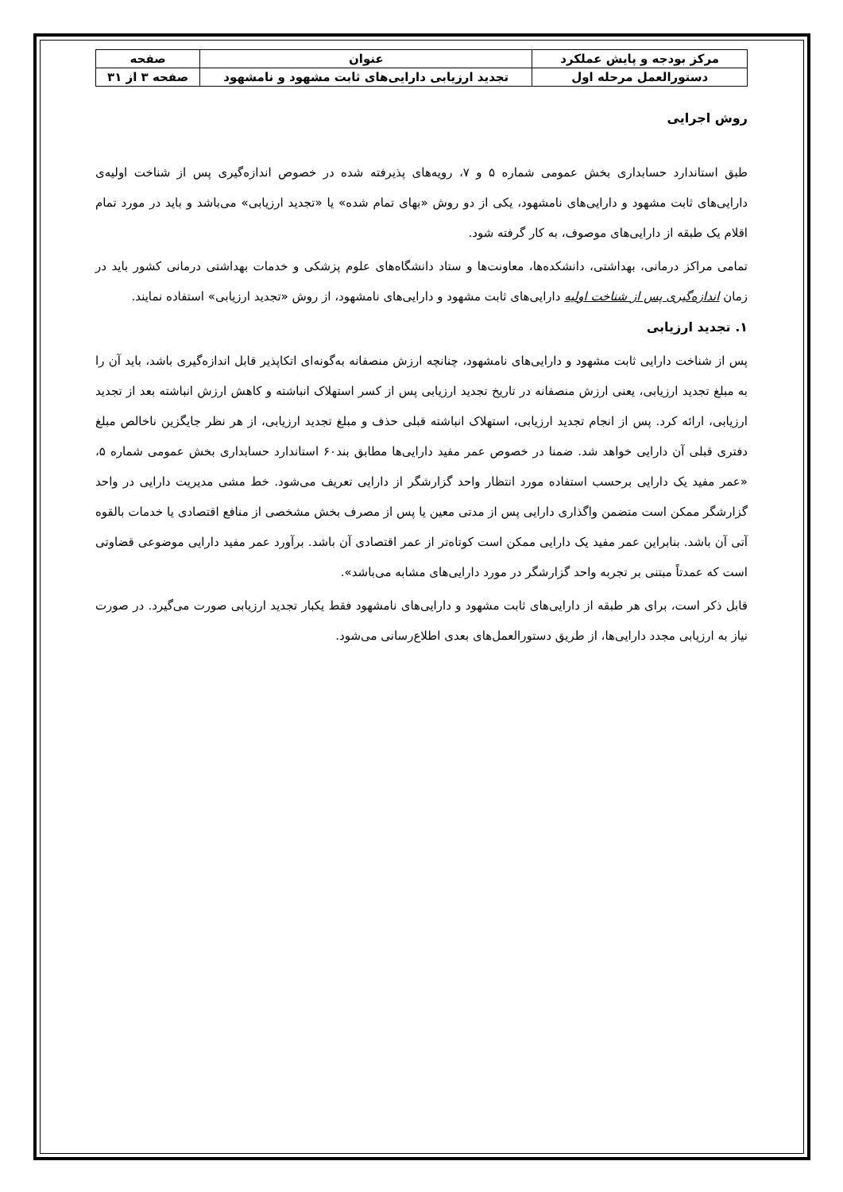| مرکز بودجه و پایش عملکرد | عنوان | صفحه |
| --- | --- | --- |
| دستورالعمل مرحله اول | تجدید ارزیابی دارایی‌های ثابت مشهود و نامشهود | صفحه ۳ از ۳۱ |
روش اجرایی
طبق استاندارد حسابداری بخش عمومی شماره ۵ و ۷، رویه‌های پذیرفته شده در خصوص اندازه‌گیری پس از شناخت اولیه‌ی دارایی‌های ثابت مشهود و دارایی‌های نامشهود، یکی از دو روش «بهای تمام شده» یا «تجدید ارزیابی» می‌باشد و باید در مورد تمام اقلام یک طبقه از دارایی‌های موصوف، به کار گرفته شود.
تمامی مراکز درمانی، بهداشتی، دانشکده‌ها، معاونت‌ها و ستاد دانشگاه‌های علوم پزشکی و خدمات بهداشتی درمانی کشور باید در زمان اندازه‌گیری پس از شناخت اولیه دارایی‌های ثابت مشهود و دارایی‌های نامشهود، از روش «تجدید ارزیابی» استفاده نمایند.
۱. تجدید ارزیابی
پس از شناخت دارایی ثابت مشهود و دارایی‌های نامشهود، چنانچه ارزش منصفانه به‌گونه‌ای اتکاپذیر قابل اندازه‌گیری باشد، باید آن را به مبلغ تجدید ارزیابی، یعنی ارزش منصفانه در تاریخ تجدید ارزیابی پس از کسر استهلاک انباشته و کاهش ارزش انباشته بعد از تجدید ارزیابی، ارائه کرد. پس از انجام تجدید ارزیابی، استهلاک انباشته قبلی حذف و مبلغ تجدید ارزیابی، از هر نظر جایگزین ناخالص مبلغ دفتری قبلی آن دارایی خواهد شد. ضمنا در خصوص عمر مفید دارایی‌ها مطابق بند۶۰ استاندارد حسابداری بخش عمومی شماره ۵، «عمر مفید یک دارایی برحسب استفاده مورد انتظار واحد گزارشگر از دارایی تعریف می‌شود. خط مشی مدیریت دارایی در واحد گزارشگر ممکن است متضمن واگذاری دارایی پس از مدتی معین یا پس از مصرف بخش مشخصی از منافع اقتصادی یا خدمات بالقوه آتی آن باشد. بنابراین عمر مفید یک دارایی ممکن است کوتاه‌تر از عمر اقتصادی آن باشد. برآورد عمر مفید دارایی موضوعی قضاوتی است که عمدتاً مبتنی بر تجربه واحد گزارشگر در مورد دارایی‌های مشابه می‌باشد».
قابل ذکر است، برای هر طبقه از دارایی‌های ثابت مشهود و دارایی‌های نامشهود فقط یکبار تجدید ارزیابی صورت می‌گیرد. در صورت نیاز به ارزیابی مجدد دارایی‌ها، از طریق دستورالعمل‌های بعدی اطلاع‌رسانی می‌شود.